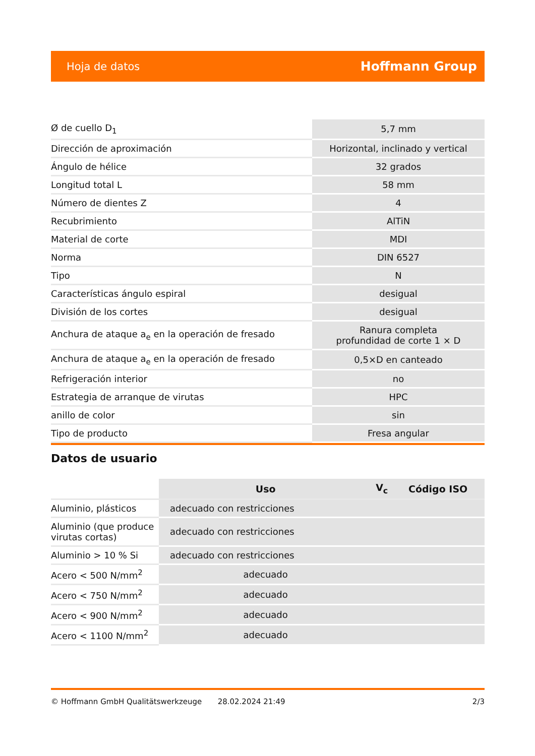Hoja de datos Hoffmann Group
| Ø de cuello D<sub>1</sub> | 5,7 mm |
| Dirección de aproximación | Horizontal, inclinado y vertical |
| Ángulo de hélice | 32 grados |
| Longitud total L | 58 mm |
| Número de dientes Z | 4 |
| Recubrimiento | AlTiN |
| Material de corte | MDI |
| Norma | DIN 6527 |
| Tipo | N |
| Características ángulo espiral | desigual |
| División de los cortes | desigual |
| Anchura de ataque a<sub>e</sub> en la operación de fresado | Ranura completa profundidad de corte 1 × D |
| Anchura de ataque a<sub>e</sub> en la operación de fresado | 0,5×D en canteado |
| Refrigeración interior | no |
| Estrategia de arranque de virutas | HPC |
| anillo de color | sin |
| Tipo de producto | Fresa angular |
Datos de usuario
| | Uso | V<sub>c</sub> | Código ISO |
| --- | --- | --- | --- |
| Aluminio, plásticos | adecuado con restricciones | | |
| Aluminio (que produce virutas cortas) | adecuado con restricciones | | |
| Aluminio > 10 % Si | adecuado con restricciones | | |
| Acero < 500 N/mm<sup>2</sup> | adecuado | | |
| Acero < 750 N/mm<sup>2</sup> | adecuado | | |
| Acero < 900 N/mm<sup>2</sup> | adecuado | | |
| Acero < 1100 N/mm<sup>2</sup> | adecuado | | |
© Hoffmann GmbH Qualitätswerkzeuge 28.02.2024 21:49 2/3